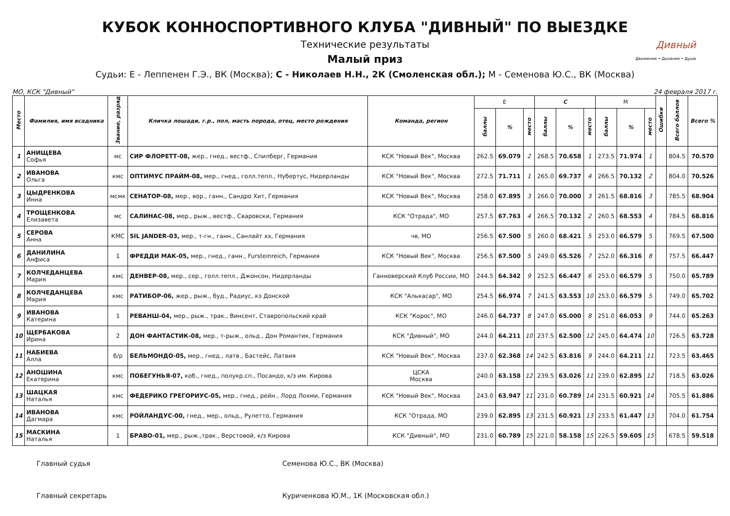КУБОК КОННОСПОРТИВНОГО КЛУБА "ДИВНЫЙ" ПО ВЫЕЗДКЕ
Дивный
Движение • Дыхание • Душа
Технические результаты
Малый приз
Судьи: Е - Леппенен Г.Э., ВК (Москва); С - Николаев Н.Н., 2К (Смоленская обл.); М - Семенова Ю.С., ВК (Москва)
МО, КСК "Дивный" 24 февраля 2017 г.
| Место | Фамилия, имя всадника | Звание, разряд | Кличка лошади, г.р., пол, масть порода, отец, место рождения | Команда, регион | E | | | C | | | M | | | Ошибки | Всего баллов | Всего % |
| --- | --- | --- | --- | --- | --- | --- | --- | --- | --- | --- | --- | --- | --- | --- | --- | --- |
| | | | | | баллы | % | место | баллы | % | место | баллы | % | место | | | |
| 1 | АНИЩЕВА Софья | мс | СИР ФЛОРЕТТ-08, жер., гнед., вестф., Спилберг, Германия | КСК "Новый Век", Москва | 262.5 | 69.079 | 2 | 268.5 | 70.658 | 1 | 273.5 | 71.974 | 1 | | 804.5 | 70.570 |
| 2 | ИВАНОВА Ольга | кмс | ОПТИМУС ПРАЙМ-08, мер., гнед., голл.тепл., Нубертус, Нидерланды | КСК "Новый Век", Москва | 272.5 | 71.711 | 1 | 265.0 | 69.737 | 4 | 266.5 | 70.132 | 2 | | 804.0 | 70.526 |
| 3 | ЦЫДРЕНКОВА Инна | мсмк | СЕНАТОР-08, мер., вор., ганн., Сандро Хит, Германия | КСК "Новый Век", Москва | 258.0 | 67.895 | 3 | 266.0 | 70.000 | 3 | 261.5 | 68.816 | 3 | | 785.5 | 68.904 |
| 4 | ТРОЩЕНКОВА Елизавета | мс | САЛИНАС-08, мер., рыж., вестф., Сваровски, Германия | КСК "Отрада", МО | 257.5 | 67.763 | 4 | 266.5 | 70.132 | 2 | 260.5 | 68.553 | 4 | | 784.5 | 68.816 |
| 5 | СЕРОВА Анна | КМС | SIL JANDER-03, мер., т-гн., ганн., Санлайт хх, Германия | чв, МО | 256.5 | 67.500 | 5 | 260.0 | 68.421 | 5 | 253.0 | 66.579 | 5 | | 769.5 | 67.500 |
| 6 | ДАНИЛИНА Анфиса | 1 | ФРЕДДИ МАК-05, мер., гнед., ганн., Fursteinreich, Германия | КСК "Новый Век", Москва | 256.5 | 67.500 | 5 | 249.0 | 65.526 | 7 | 252.0 | 66.316 | 8 | | 757.5 | 66.447 |
| 7 | КОЛЧЕДАНЦЕВА Мария | кмс | ДЕНВЕР-08, мер., сер., голл.тепл., Джонсон, Нидерланды | Ганноверский Клуб России, МО | 244.5 | 64.342 | 9 | 252.5 | 66.447 | 6 | 253.0 | 66.579 | 5 | | 750.0 | 65.789 |
| 8 | КОЛЧЕДАНЦЕВА Мария | кмс | РАТИБОР-06, жер., рыж., буд., Радиус, кз Донской | КСК "Алькасар", МО | 254.5 | 66.974 | 7 | 241.5 | 63.553 | 10 | 253.0 | 66.579 | 5 | | 749.0 | 65.702 |
| 9 | ИВАНОВА Катерина | 1 | РЕВАНШ-04, мер., рыж., трак., Винсент, Ставропольский край | КСК "Корос", МО | 246.0 | 64.737 | 8 | 247.0 | 65.000 | 8 | 251.0 | 66.053 | 9 | | 744.0 | 65.263 |
| 10 | ЩЕРБАКОВА Ирина | 2 | ДОН ФАНТАСТИК-08, мер., т-рыж., ольд., Дон Романтик, Германия | КСК "Дивный", МО | 244.0 | 64.211 | 10 | 237.5 | 62.500 | 12 | 245.0 | 64.474 | 10 | | 726.5 | 63.728 |
| 11 | НАБИЕВА Алла | б/р | БЕЛЬМОНДО-05, мер., гнед., латв., Бастейс, Латвия | КСК "Новый Век", Москва | 237.0 | 62.368 | 14 | 242.5 | 63.816 | 9 | 244.0 | 64.211 | 11 | | 723.5 | 63.465 |
| 12 | АНОШИНА Екатерина | кмс | ПОБЕГУНЬЯ-07, коб., гнед., полукр.сп., Посандо, к/з им. Кирова | ЦСКА Москва | 240.0 | 63.158 | 12 | 239.5 | 63.026 | 11 | 239.0 | 62.895 | 12 | | 718.5 | 63.026 |
| 13 | ШАЦКАЯ Наталья | кмс | ФЕДЕРИКО ГРЕГОРИУС-05, мер., гнед., рейн., Лорд Лохми, Германия | КСК "Новый Век", Москва | 243.0 | 63.947 | 11 | 231.0 | 60.789 | 14 | 231.5 | 60.921 | 14 | | 705.5 | 61.886 |
| 14 | ИВАНОВА Дагмара | кмс | РОЙЛАНДУС-00, гнед., мер., ольд., Рулетто, Германия | КСК "Отрада, МО | 239.0 | 62.895 | 13 | 231.5 | 60.921 | 13 | 233.5 | 61.447 | 13 | | 704.0 | 61.754 |
| 15 | МАСКИНА Наталья | 1 | БРАВО-01, мер., рыж.,трак., Верстовой, к/з Кирова | КСК "Дивный", МО | 231.0 | 60.789 | 15 | 221.0 | 58.158 | 15 | 226.5 | 59.605 | 15 | | 678.5 | 59.518 |
Главный судья Семенова Ю.С., ВК (Москва)
Главный секретарь Куриченкова Ю.М., 1К (Московская обл.)